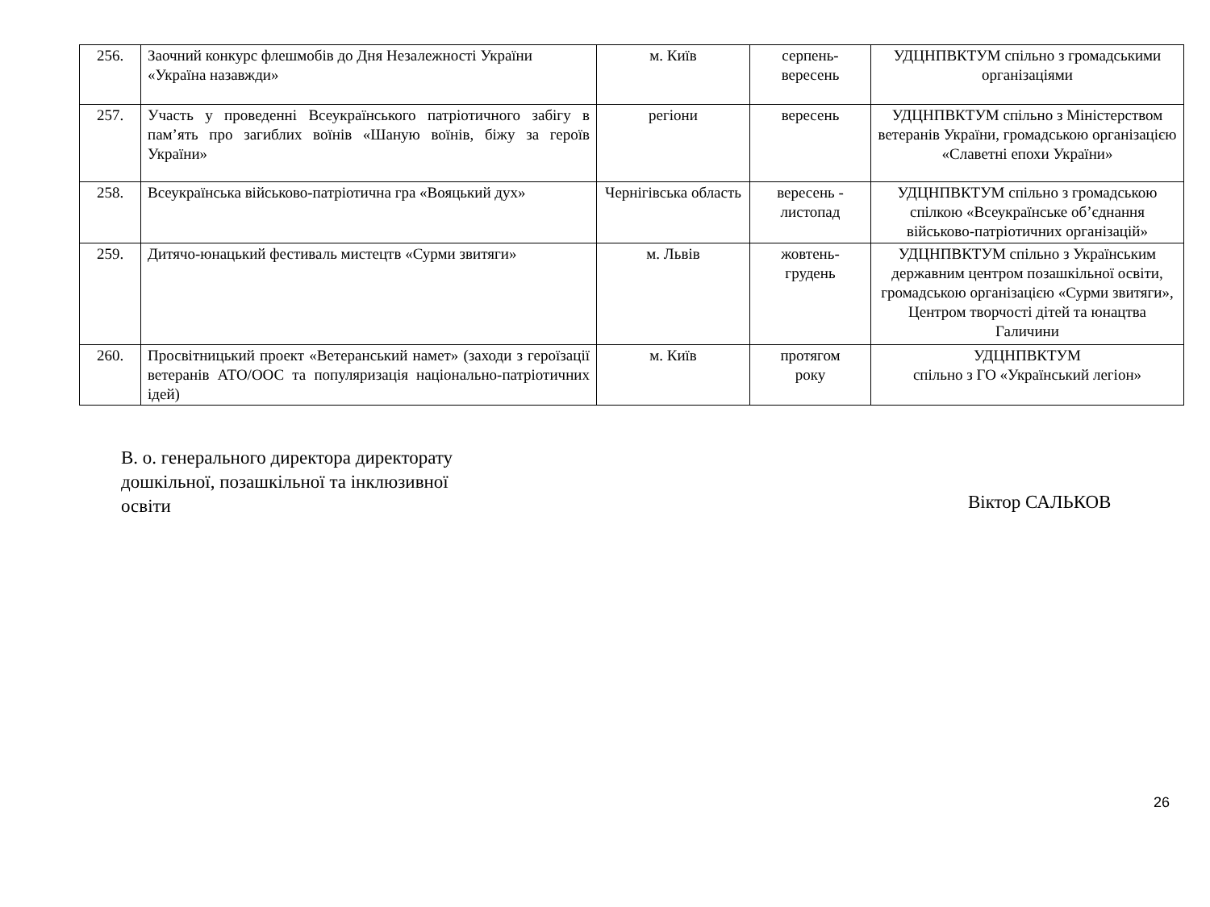| 256. | Заочний конкурс флешмобів до Дня Незалежності України «Україна назавжди» | м. Київ | серпень- вересень | УДЦНПВКТУМ спільно з громадськими організаціями |
| 257. | Участь у проведенні Всеукраїнського патріотичного забігу в пам’ять про загиблих воїнів «Шаную воїнів, біжу за героїв України» | регіони | вересень | УДЦНПВКТУМ спільно з Міністерством ветеранів України, громадською організацією «Славетні епохи України» |
| 258. | Всеукраїнська військово-патріотична гра «Вояцький дух» | Чернігівська область | вересень - листопад | УДЦНПВКТУМ спільно з громадською спілкою «Всеукраїнське об’єднання військово-патріотичних організацій» |
| 259. | Дитячо-юнацький фестиваль мистецтв «Сурми звитяги» | м. Львів | жовтень- грудень | УДЦНПВКТУМ спільно з Українським державним центром позашкільної освіти, громадською організацією «Сурми звитяги», Центром творчості дітей та юнацтва Галичини |
| 260. | Просвітницький проект «Ветеранський намет» (заходи з героїзації ветеранів АТО/ООС та популяризація національно-патріотичних ідей) | м. Київ | протягом року | УДЦНПВКТУМ спільно з ГО «Український легіон» |
В. о. генерального директора директорату дошкільної, позашкільної та інклюзивної освіти
Віктор САЛЬКОВ
26